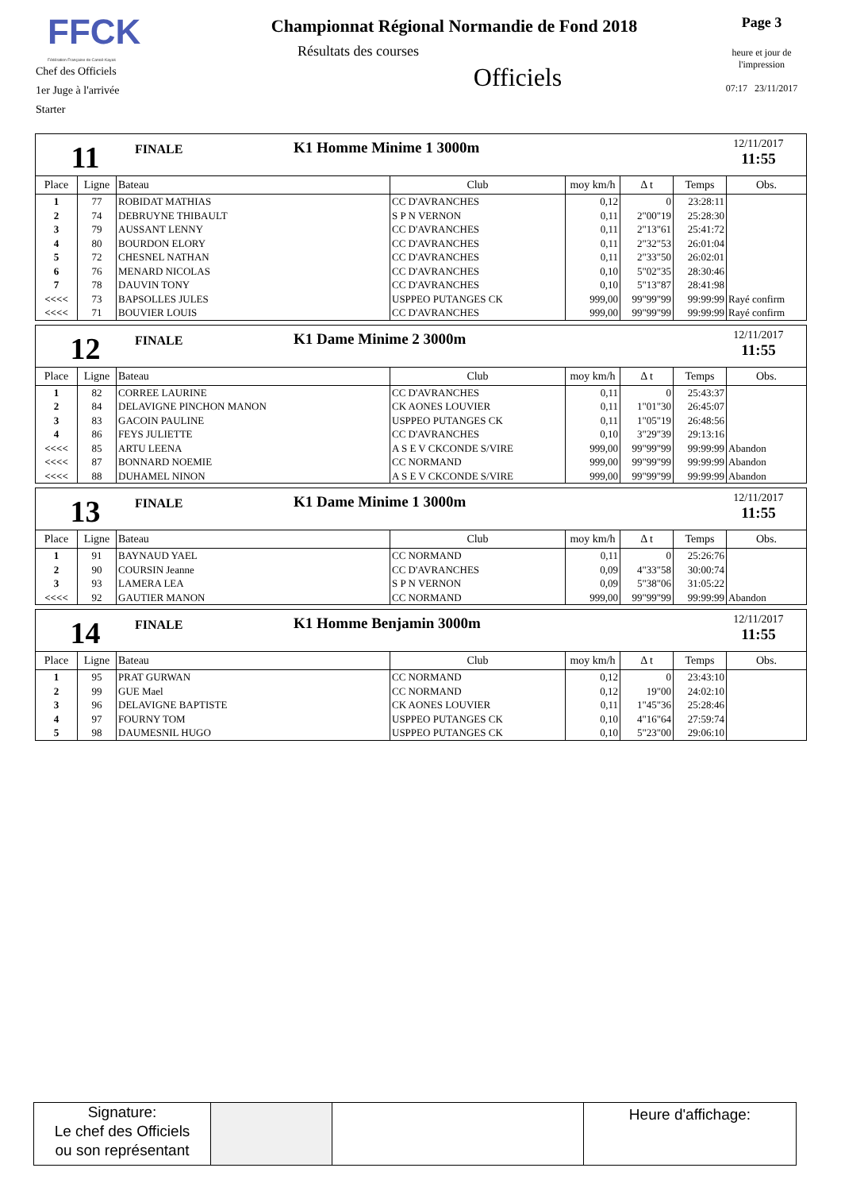FFCK
Fédération Française de Canoë-Kayak
Chef des Officiels
1er Juge à l'arrivée
Starter
Championnat Régional Normandie de Fond 2018
Résultats des courses
Officiels
Page 3
heure et jour de l'impression
07:17 23/11/2017
11
FINALE
K1 Homme Minime 1 3000m
12/11/2017
11:55
| Place | Ligne | Bateau | Club | moy km/h | Δ t | Temps | Obs. |
| --- | --- | --- | --- | --- | --- | --- | --- |
| 1 | 77 | ROBIDAT MATHIAS | CC D'AVRANCHES | 0,12 | 0 | 23:28:11 | |
| 2 | 74 | DEBRUYNE THIBAULT | S P N VERNON | 0,11 | 2"00"19 | 25:28:30 | |
| 3 | 79 | AUSSANT LENNY | CC D'AVRANCHES | 0,11 | 2"13"61 | 25:41:72 | |
| 4 | 80 | BOURDON ELORY | CC D'AVRANCHES | 0,11 | 2"32"53 | 26:01:04 | |
| 5 | 72 | CHESNEL NATHAN | CC D'AVRANCHES | 0,11 | 2"33"50 | 26:02:01 | |
| 6 | 76 | MENARD NICOLAS | CC D'AVRANCHES | 0,10 | 5"02"35 | 28:30:46 | |
| 7 | 78 | DAUVIN TONY | CC D'AVRANCHES | 0,10 | 5"13"87 | 28:41:98 | |
| <<<< | 73 | BAPSOLLES JULES | USPPEO PUTANGES CK | 999,00 | 99"99"99 | 99:99:99 | Rayé confirm |
| <<<< | 71 | BOUVIER LOUIS | CC D'AVRANCHES | 999,00 | 99"99"99 | 99:99:99 | Rayé confirm |
12
FINALE
K1 Dame Minime 2 3000m
12/11/2017
11:55
| Place | Ligne | Bateau | Club | moy km/h | Δ t | Temps | Obs. |
| --- | --- | --- | --- | --- | --- | --- | --- |
| 1 | 82 | CORREE LAURINE | CC D'AVRANCHES | 0,11 | 0 | 25:43:37 | |
| 2 | 84 | DELAVIGNE PINCHON MANON | CK AONES LOUVIER | 0,11 | 1"01"30 | 26:45:07 | |
| 3 | 83 | GACOIN PAULINE | USPPEO PUTANGES CK | 0,11 | 1"05"19 | 26:48:56 | |
| 4 | 86 | FEYS JULIETTE | CC D'AVRANCHES | 0,10 | 3"29"39 | 29:13:16 | |
| <<<< | 85 | ARTU LEENA | A S E V CKCONDE S/VIRE | 999,00 | 99"99"99 | 99:99:99 | Abandon |
| <<<< | 87 | BONNARD NOEMIE | CC NORMAND | 999,00 | 99"99"99 | 99:99:99 | Abandon |
| <<<< | 88 | DUHAMEL NINON | A S E V CKCONDE S/VIRE | 999,00 | 99"99"99 | 99:99:99 | Abandon |
13
FINALE
K1 Dame Minime 1 3000m
12/11/2017
11:55
| Place | Ligne | Bateau | Club | moy km/h | Δ t | Temps | Obs. |
| --- | --- | --- | --- | --- | --- | --- | --- |
| 1 | 91 | BAYNAUD YAEL | CC NORMAND | 0,11 | 0 | 25:26:76 | |
| 2 | 90 | COURSIN Jeanne | CC D'AVRANCHES | 0,09 | 4"33"58 | 30:00:74 | |
| 3 | 93 | LAMERA LEA | S P N VERNON | 0,09 | 5"38"06 | 31:05:22 | |
| <<<< | 92 | GAUTIER MANON | CC NORMAND | 999,00 | 99"99"99 | 99:99:99 | Abandon |
14
FINALE
K1 Homme Benjamin 3000m
12/11/2017
11:55
| Place | Ligne | Bateau | Club | moy km/h | Δ t | Temps | Obs. |
| --- | --- | --- | --- | --- | --- | --- | --- |
| 1 | 95 | PRAT GURWAN | CC NORMAND | 0,12 | 0 | 23:43:10 | |
| 2 | 99 | GUE Mael | CC NORMAND | 0,12 | 19"00 | 24:02:10 | |
| 3 | 96 | DELAVIGNE BAPTISTE | CK AONES LOUVIER | 0,11 | 1"45"36 | 25:28:46 | |
| 4 | 97 | FOURNY TOM | USPPEO PUTANGES CK | 0,10 | 4"16"64 | 27:59:74 | |
| 5 | 98 | DAUMESNIL HUGO | USPPEO PUTANGES CK | 0,10 | 5"23"00 | 29:06:10 | |
Signature:
Le chef des Officiels
ou son représentant
Heure d'affichage: